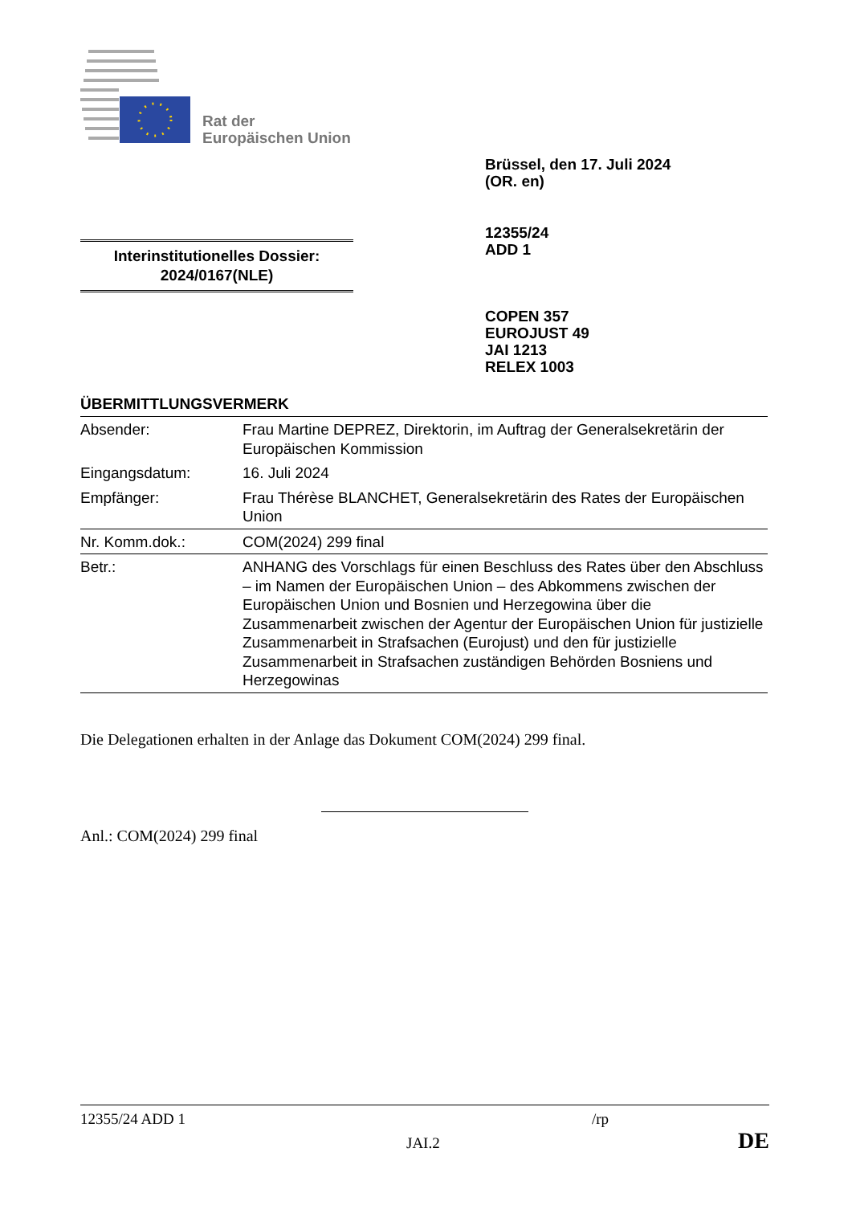Rat der
Europäischen Union
Brüssel, den 17. Juli 2024
(OR. en)
12355/24
ADD 1
Interinstitutionelles Dossier:
2024/0167(NLE)
COPEN 357
EUROJUST 49
JAI 1213
RELEX 1003
ÜBERMITTLUNGSVERMERK
| Absender: | Frau Martine DEPREZ, Direktorin, im Auftrag der Generalsekretärin der Europäischen Kommission |
| Eingangsdatum: | 16. Juli 2024 |
| Empfänger: | Frau Thérèse BLANCHET, Generalsekretärin des Rates der Europäischen Union |
| Nr. Komm.dok.: | COM(2024) 299 final |
| Betr.: | ANHANG des Vorschlags für einen Beschluss des Rates über den Abschluss – im Namen der Europäischen Union – des Abkommens zwischen der Europäischen Union und Bosnien und Herzegowina über die Zusammenarbeit zwischen der Agentur der Europäischen Union für justizielle Zusammenarbeit in Strafsachen (Eurojust) und den für justizielle Zusammenarbeit in Strafsachen zuständigen Behörden Bosniens und Herzegowinas |
Die Delegationen erhalten in der Anlage das Dokument COM(2024) 299 final.
Anl.: COM(2024) 299 final
12355/24 ADD 1 /rp
JAI.2 DE